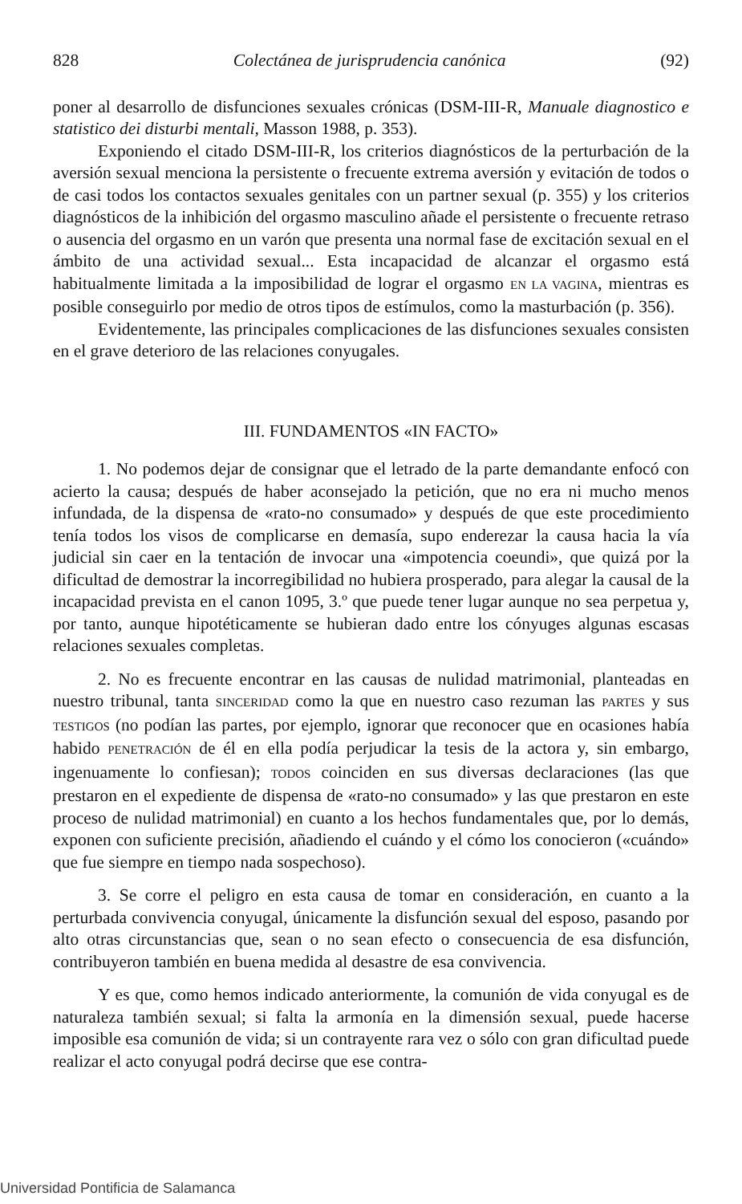828 Colectánea de jurisprudencia canónica (92)
poner al desarrollo de disfunciones sexuales crónicas (DSM-III-R, Manuale diagnostico e statistico dei disturbi mentali, Masson 1988, p. 353).
Exponiendo el citado DSM-III-R, los criterios diagnósticos de la perturbación de la aversión sexual menciona la persistente o frecuente extrema aversión y evitación de todos o de casi todos los contactos sexuales genitales con un partner sexual (p. 355) y los criterios diagnósticos de la inhibición del orgasmo masculino añade el persistente o frecuente retraso o ausencia del orgasmo en un varón que presenta una normal fase de excitación sexual en el ámbito de una actividad sexual... Esta incapacidad de alcanzar el orgasmo está habitualmente limitada a la imposibilidad de lograr el orgasmo EN LA VAGINA, mientras es posible conseguirlo por medio de otros tipos de estímulos, como la masturbación (p. 356).
Evidentemente, las principales complicaciones de las disfunciones sexuales consisten en el grave deterioro de las relaciones conyugales.
III. FUNDAMENTOS «IN FACTO»
1. No podemos dejar de consignar que el letrado de la parte demandante enfocó con acierto la causa; después de haber aconsejado la petición, que no era ni mucho menos infundada, de la dispensa de «rato-no consumado» y después de que este procedimiento tenía todos los visos de complicarse en demasía, supo enderezar la causa hacia la vía judicial sin caer en la tentación de invocar una «impotencia coeundi», que quizá por la dificultad de demostrar la incorregibilidad no hubiera prosperado, para alegar la causal de la incapacidad prevista en el canon 1095, 3.º que puede tener lugar aunque no sea perpetua y, por tanto, aunque hipotéticamente se hubieran dado entre los cónyuges algunas escasas relaciones sexuales completas.
2. No es frecuente encontrar en las causas de nulidad matrimonial, planteadas en nuestro tribunal, tanta SINCERIDAD como la que en nuestro caso rezuman las PARTES y sus TESTIGOS (no podían las partes, por ejemplo, ignorar que reconocer que en ocasiones había habido PENETRACIÓN de él en ella podía perjudicar la tesis de la actora y, sin embargo, ingenuamente lo confiesan); TODOS coinciden en sus diversas declaraciones (las que prestaron en el expediente de dispensa de «rato-no consumado» y las que prestaron en este proceso de nulidad matrimonial) en cuanto a los hechos fundamentales que, por lo demás, exponen con suficiente precisión, añadiendo el cuándo y el cómo los conocieron («cuándo» que fue siempre en tiempo nada sospechoso).
3. Se corre el peligro en esta causa de tomar en consideración, en cuanto a la perturbada convivencia conyugal, únicamente la disfunción sexual del esposo, pasando por alto otras circunstancias que, sean o no sean efecto o consecuencia de esa disfunción, contribuyeron también en buena medida al desastre de esa convivencia.
Y es que, como hemos indicado anteriormente, la comunión de vida conyugal es de naturaleza también sexual; si falta la armonía en la dimensión sexual, puede hacerse imposible esa comunión de vida; si un contrayente rara vez o sólo con gran dificultad puede realizar el acto conyugal podrá decirse que ese contra-
Universidad Pontificia de Salamanca